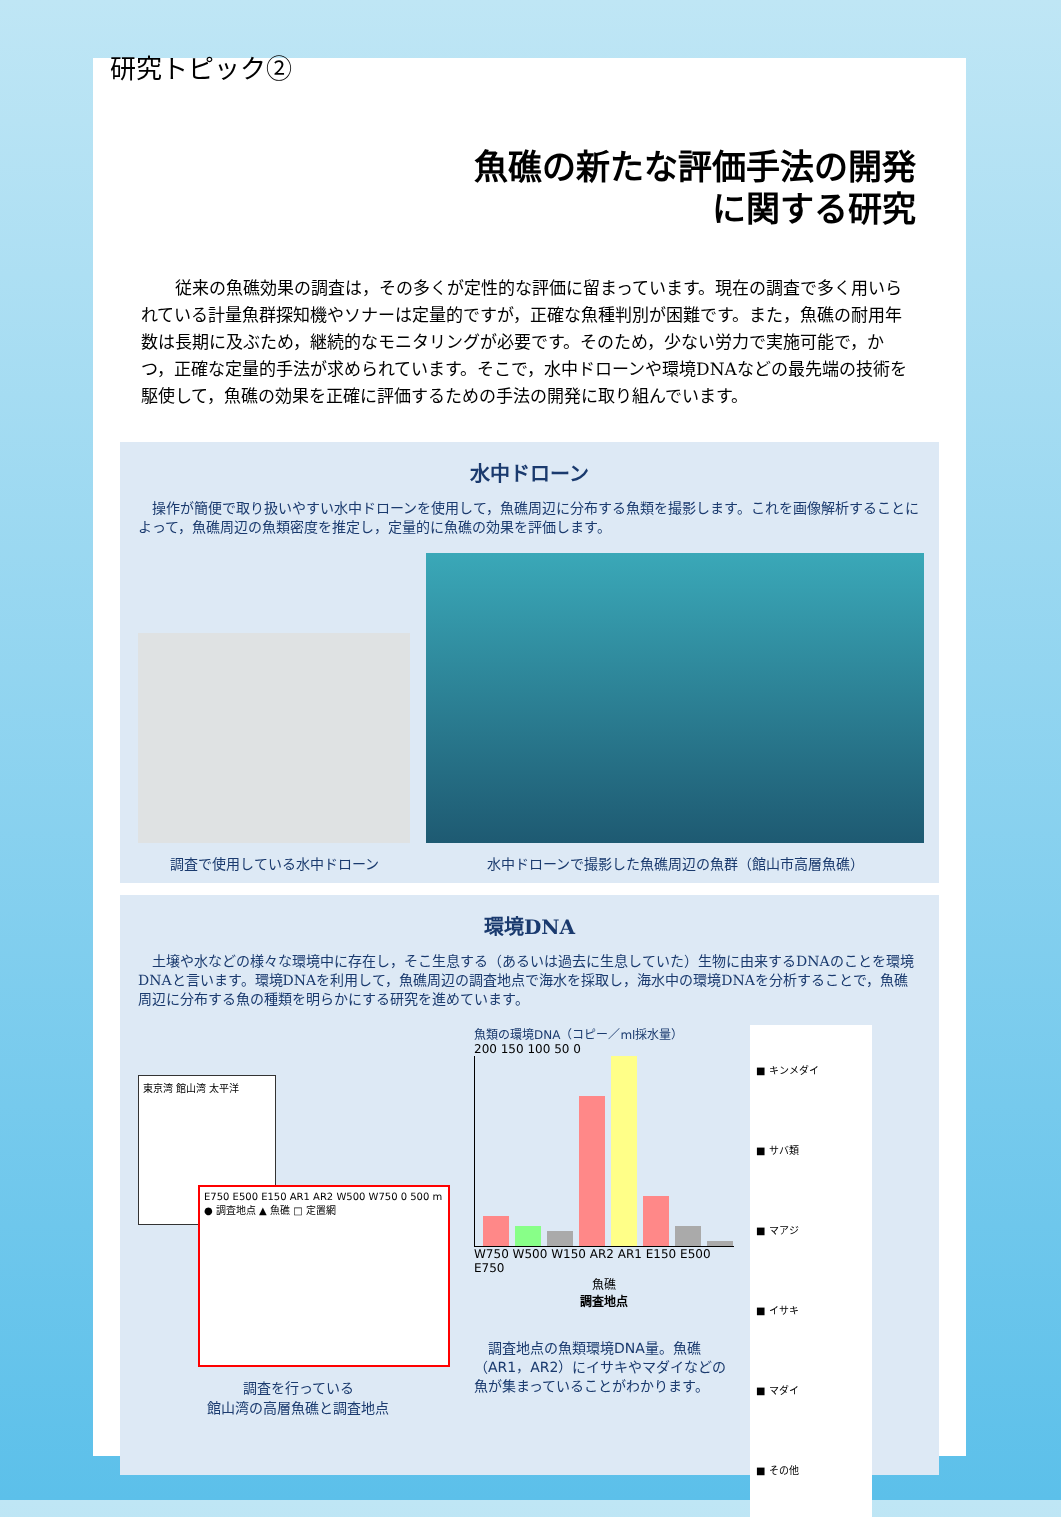魚礁の新たな評価手法の開発
に関する研究
従来の魚礁効果の調査は，その多くが定性的な評価に留まっています。現在の調査で多く用いられている計量魚群探知機やソナーは定量的ですが，正確な魚種判別が困難です。また，魚礁の耐用年数は長期に及ぶため，継続的なモニタリングが必要です。そのため，少ない労力で実施可能で，かつ，正確な定量的手法が求められています。そこで，水中ドローンや環境DNAなどの最先端の技術を駆使して，魚礁の効果を正確に評価するための手法の開発に取り組んでいます。
水中ドローン
操作が簡便で取り扱いやすい水中ドローンを使用して，魚礁周辺に分布する魚類を撮影します。これを画像解析することによって，魚礁周辺の魚類密度を推定し，定量的に魚礁の効果を評価します。
調査で使用している水中ドローン
水中ドローンで撮影した魚礁周辺の魚群（館山市高層魚礁）
環境DNA
土壌や水などの様々な環境中に存在し，そこ生息する（あるいは過去に生息していた）生物に由来するDNAのことを環境DNAと言います。環境DNAを利用して，魚礁周辺の調査地点で海水を採取し，海水中の環境DNAを分析することで，魚礁周辺に分布する魚の種類を明らかにする研究を進めています。
東京湾 館山湾 太平洋
E750 E500 E150 AR1 AR2 W500 W750 0 500 m ● 調査地点 ▲ 魚礁 □ 定置網
調査を行っている
館山湾の高層魚礁と調査地点
魚類の環境DNA（コピー／ml採水量）
200 150 100 50 0
W750 W500 W150 AR2 AR1 E150 E500 E750
魚礁
調査地点
調査地点の魚類環境DNA量。魚礁（AR1，AR2）にイサキやマダイなどの魚が集まっていることがわかります。
■ キンメダイ
■ サバ類
■ マアジ
■ イサキ
■ マダイ
■ その他
研究トピック②